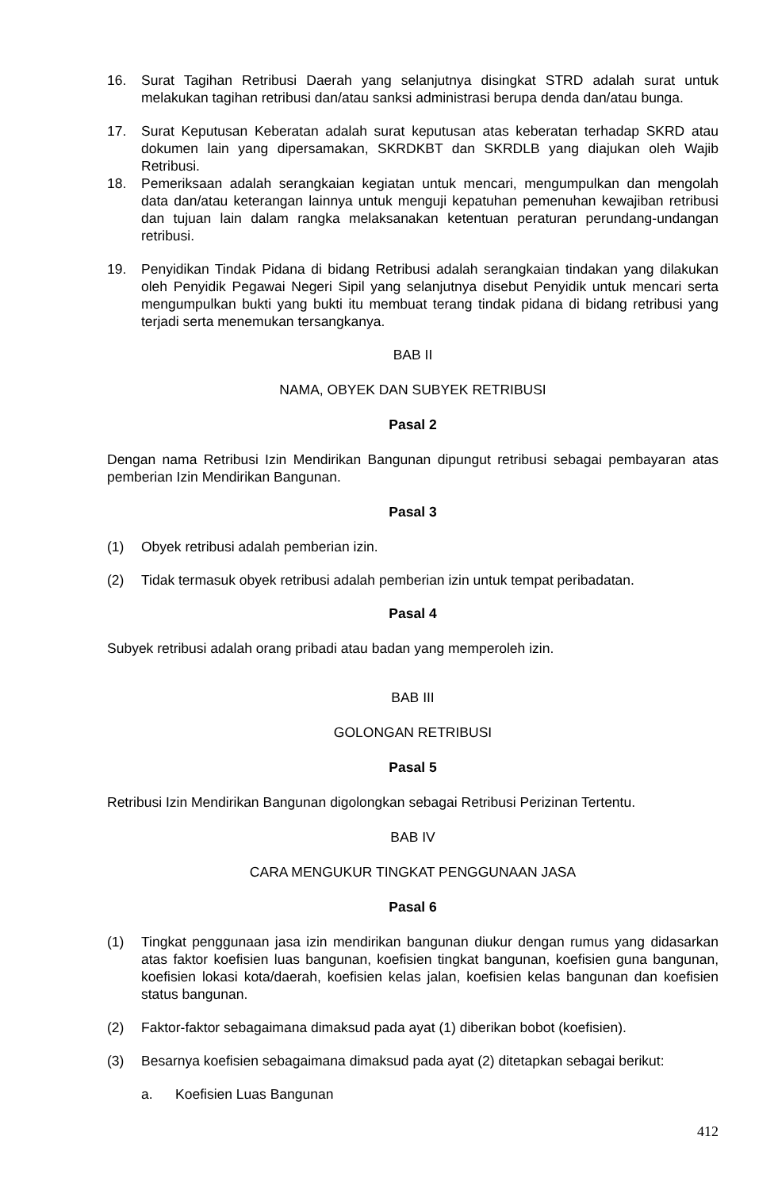16. Surat Tagihan Retribusi Daerah yang selanjutnya disingkat STRD adalah surat untuk melakukan tagihan retribusi dan/atau sanksi administrasi berupa denda dan/atau bunga.
17. Surat Keputusan Keberatan adalah surat keputusan atas keberatan terhadap SKRD atau dokumen lain yang dipersamakan, SKRDKBT dan SKRDLB yang diajukan oleh Wajib Retribusi.
18. Pemeriksaan adalah serangkaian kegiatan untuk mencari, mengumpulkan dan mengolah data dan/atau keterangan lainnya untuk menguji kepatuhan pemenuhan kewajiban retribusi dan tujuan lain dalam rangka melaksanakan ketentuan peraturan perundang-undangan retribusi.
19. Penyidikan Tindak Pidana di bidang Retribusi adalah serangkaian tindakan yang dilakukan oleh Penyidik Pegawai Negeri Sipil yang selanjutnya disebut Penyidik untuk mencari serta mengumpulkan bukti yang bukti itu membuat terang tindak pidana di bidang retribusi yang terjadi serta menemukan tersangkanya.
BAB II
NAMA, OBYEK DAN SUBYEK RETRIBUSI
Pasal 2
Dengan nama Retribusi Izin Mendirikan Bangunan dipungut retribusi sebagai pembayaran atas pemberian Izin Mendirikan Bangunan.
Pasal 3
(1) Obyek retribusi adalah pemberian izin.
(2) Tidak termasuk obyek retribusi adalah pemberian izin untuk tempat peribadatan.
Pasal 4
Subyek retribusi adalah orang pribadi atau badan yang memperoleh izin.
BAB III
GOLONGAN RETRIBUSI
Pasal 5
Retribusi Izin Mendirikan Bangunan digolongkan sebagai Retribusi Perizinan Tertentu.
BAB IV
CARA MENGUKUR TINGKAT PENGGUNAAN JASA
Pasal 6
(1) Tingkat penggunaan jasa izin mendirikan bangunan diukur dengan rumus yang didasarkan atas faktor koefisien luas bangunan, koefisien tingkat bangunan, koefisien guna bangunan, koefisien lokasi kota/daerah, koefisien kelas jalan, koefisien kelas bangunan dan koefisien status bangunan.
(2) Faktor-faktor sebagaimana dimaksud pada ayat (1) diberikan bobot (koefisien).
(3) Besarnya koefisien sebagaimana dimaksud pada ayat (2) ditetapkan sebagai berikut:
a. Koefisien Luas Bangunan
412